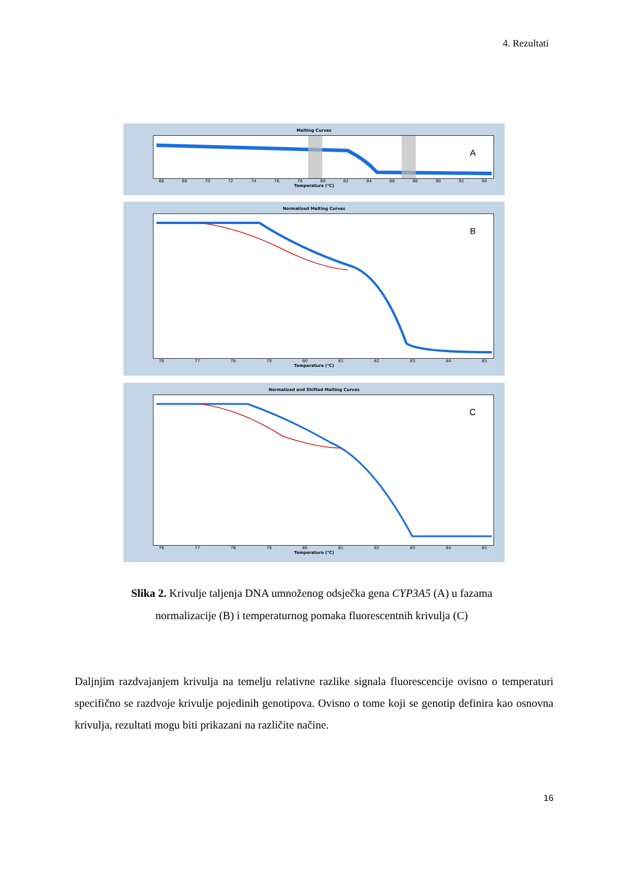4. Rezultati
Melting Curves
A
66 68 70 72 74 76 78 80 82 84 86 88 90 92 94
Temperature (°C)
Normalized Melting Curves
B
76 77 78 79 80 81 82 83 84 85
Temperature (°C)
Normalized and Shifted Melting Curves
C
76 77 78 79 80 81 82 83 84 85
Temperature (°C)
Slika 2. Krivulje taljenja DNA umnoženog odsječka gena CYP3A5 (A) u fazama normalizacije (B) i temperaturnog pomaka fluorescentnih krivulja (C)
Daljnjim razdvajanjem krivulja na temelju relativne razlike signala fluorescencije ovisno o temperaturi specifično se razdvoje krivulje pojedinih genotipova. Ovisno o tome koji se genotip definira kao osnovna krivulja, rezultati mogu biti prikazani na različite načine.
16